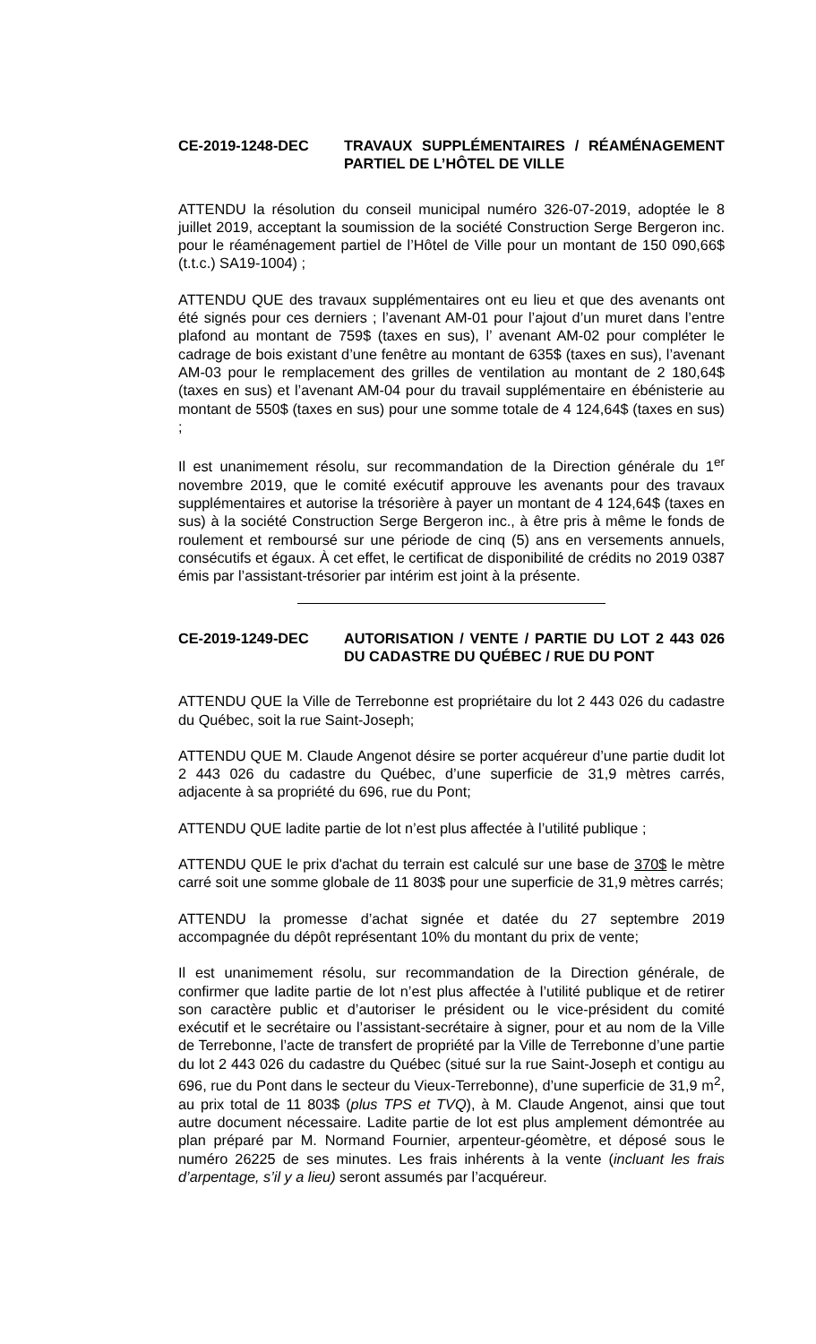CE-2019-1248-DEC TRAVAUX SUPPLÉMENTAIRES / RÉAMÉNAGEMENT PARTIEL DE L’HÔTEL DE VILLE
ATTENDU la résolution du conseil municipal numéro 326-07-2019, adoptée le 8 juillet 2019, acceptant la soumission de la société Construction Serge Bergeron inc. pour le réaménagement partiel de l’Hôtel de Ville pour un montant de 150 090,66$ (t.t.c.) SA19-1004) ;
ATTENDU QUE des travaux supplémentaires ont eu lieu et que des avenants ont été signés pour ces derniers ; l’avenant AM-01 pour l’ajout d’un muret dans l’entre plafond au montant de 759$ (taxes en sus), l’ avenant AM-02 pour compléter le cadrage de bois existant d’une fenêtre au montant de 635$ (taxes en sus), l’avenant AM-03 pour le remplacement des grilles de ventilation au montant de 2 180,64$ (taxes en sus) et l’avenant AM-04 pour du travail supplémentaire en ébénisterie au montant de 550$ (taxes en sus) pour une somme totale de 4 124,64$ (taxes en sus) ;
Il est unanimement résolu, sur recommandation de la Direction générale du 1<sup>er</sup> novembre 2019, que le comité exécutif approuve les avenants pour des travaux supplémentaires et autorise la trésorière à payer un montant de 4 124,64$ (taxes en sus) à la société Construction Serge Bergeron inc., à être pris à même le fonds de roulement et remboursé sur une période de cinq (5) ans en versements annuels, consécutifs et égaux. À cet effet, le certificat de disponibilité de crédits no 2019 0387 émis par l’assistant-trésorier par intérim est joint à la présente.
CE-2019-1249-DEC AUTORISATION / VENTE / PARTIE DU LOT 2 443 026 DU CADASTRE DU QUÉBEC / RUE DU PONT
ATTENDU QUE la Ville de Terrebonne est propriétaire du lot 2 443 026 du cadastre du Québec, soit la rue Saint-Joseph;
ATTENDU QUE M. Claude Angenot désire se porter acquéreur d’une partie dudit lot 2 443 026 du cadastre du Québec, d’une superficie de 31,9 mètres carrés, adjacente à sa propriété du 696, rue du Pont;
ATTENDU QUE ladite partie de lot n’est plus affectée à l’utilité publique ;
ATTENDU QUE le prix d'achat du terrain est calculé sur une base de 370$ le mètre carré soit une somme globale de 11 803$ pour une superficie de 31,9 mètres carrés;
ATTENDU la promesse d’achat signée et datée du 27 septembre 2019 accompagnée du dépôt représentant 10% du montant du prix de vente;
Il est unanimement résolu, sur recommandation de la Direction générale, de confirmer que ladite partie de lot n’est plus affectée à l’utilité publique et de retirer son caractère public et d’autoriser le président ou le vice-président du comité exécutif et le secrétaire ou l’assistant-secrétaire à signer, pour et au nom de la Ville de Terrebonne, l’acte de transfert de propriété par la Ville de Terrebonne d’une partie du lot 2 443 026 du cadastre du Québec (situé sur la rue Saint-Joseph et contigu au 696, rue du Pont dans le secteur du Vieux-Terrebonne), d’une superficie de 31,9 m<sup>2</sup>, au prix total de 11 803$ (plus TPS et TVQ), à M. Claude Angenot, ainsi que tout autre document nécessaire. Ladite partie de lot est plus amplement démontrée au plan préparé par M. Normand Fournier, arpenteur-géomètre, et déposé sous le numéro 26225 de ses minutes. Les frais inhérents à la vente (incluant les frais d’arpentage, s’il y a lieu) seront assumés par l’acquéreur.